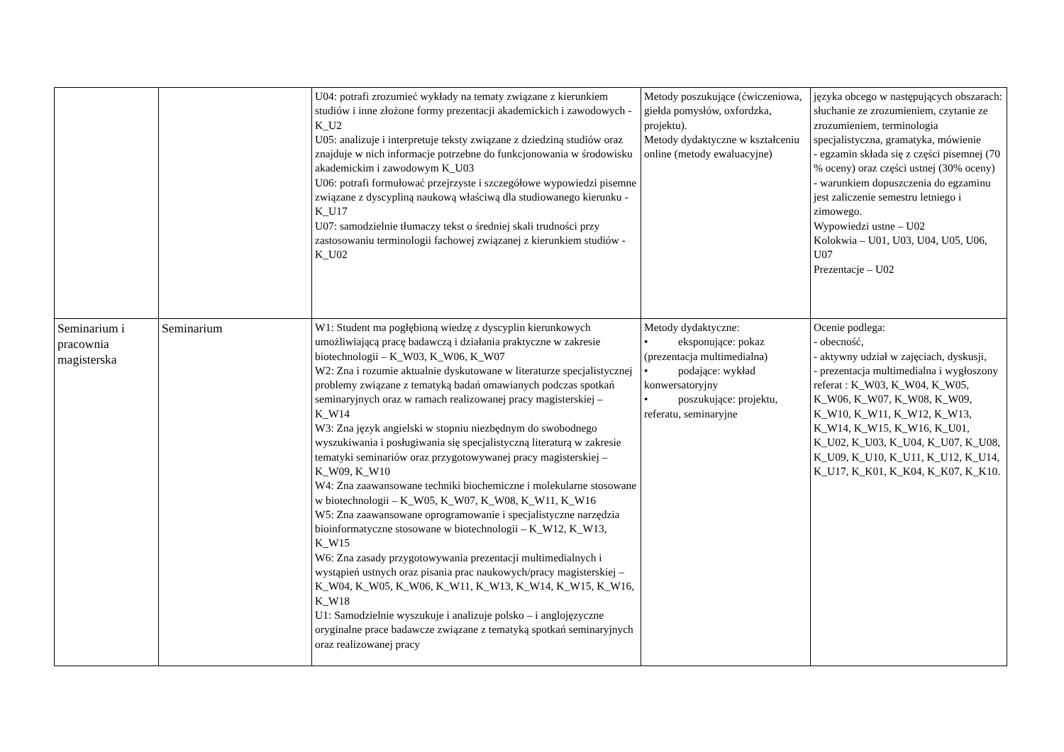| | | U04: potrafi zrozumieć wykłady na tematy związane z kierunkiem studiów i inne złożone formy prezentacji akademickich i zawodowych - K_U2 U05: analizuje i interpretuje teksty związane z dziedziną studiów oraz znajduje w nich informacje potrzebne do funkcjonowania w środowisku akademickim i zawodowym K_U03 U06: potrafi formułować przejrzyste i szczegółowe wypowiedzi pisemne związane z dyscypliną naukową właściwą dla studiowanego kierunku - K_U17 U07: samodzielnie tłumaczy tekst o średniej skali trudności przy zastosowaniu terminologii fachowej związanej z kierunkiem studiów - K_U02 | Metody poszukujące (ćwiczeniowa, giełda pomysłów, oxfordzka, projektu). Metody dydaktyczne w kształceniu online (metody ewaluacyjne) | języka obcego w następujących obszarach: słuchanie ze zrozumieniem, czytanie ze zrozumieniem, terminologia specjalistyczna, gramatyka, mówienie - egzamin składa się z części pisemnej (70 % oceny) oraz części ustnej (30% oceny) - warunkiem dopuszczenia do egzaminu jest zaliczenie semestru letniego i zimowego. Wypowiedzi ustne – U02 Kolokwia – U01, U03, U04, U05, U06, U07 Prezentacje – U02 |
| Seminarium i pracownia magisterska | Seminarium | W1: Student ma pogłębioną wiedzę z dyscyplin kierunkowych umożliwiającą pracę badawczą i działania praktyczne w zakresie biotechnologii – K_W03, K_W06, K_W07 W2: Zna i rozumie aktualnie dyskutowane w literaturze specjalistycznej problemy związane z tematyką badań omawianych podczas spotkań seminaryjnych oraz w ramach realizowanej pracy magisterskiej – K_W14 W3: Zna język angielski w stopniu niezbędnym do swobodnego wyszukiwania i posługiwania się specjalistyczną literaturą w zakresie tematyki seminariów oraz przygotowywanej pracy magisterskiej – K_W09, K_W10 W4: Zna zaawansowane techniki biochemiczne i molekularne stosowane w biotechnologii – K_W05, K_W07, K_W08, K_W11, K_W16 W5: Zna zaawansowane oprogramowanie i specjalistyczne narzędzia bioinformatyczne stosowane w biotechnologii – K_W12, K_W13, K_W15 W6: Zna zasady przygotowywania prezentacji multimedialnych i wystąpień ustnych oraz pisania prac naukowych/pracy magisterskiej – K_W04, K_W05, K_W06, K_W11, K_W13, K_W14, K_W15, K_W16, K_W18 U1: Samodzielnie wyszukuje i analizuje polsko – i anglojęzyczne oryginalne prace badawcze związane z tematyką spotkań seminaryjnych oraz realizowanej pracy | Metody dydaktyczne: • eksponujące: pokaz (prezentacja multimedialna) • podające: wykład konwersatoryjny • poszukujące: projektu, referatu, seminaryjne | Ocenie podlega: - obecność, - aktywny udział w zajęciach, dyskusji, - prezentacja multimedialna i wygłoszony referat : K_W03, K_W04, K_W05, K_W06, K_W07, K_W08, K_W09, K_W10, K_W11, K_W12, K_W13, K_W14, K_W15, K_W16, K_U01, K_U02, K_U03, K_U04, K_U07, K_U08, K_U09, K_U10, K_U11, K_U12, K_U14, K_U17, K_K01, K_K04, K_K07, K_K10. |